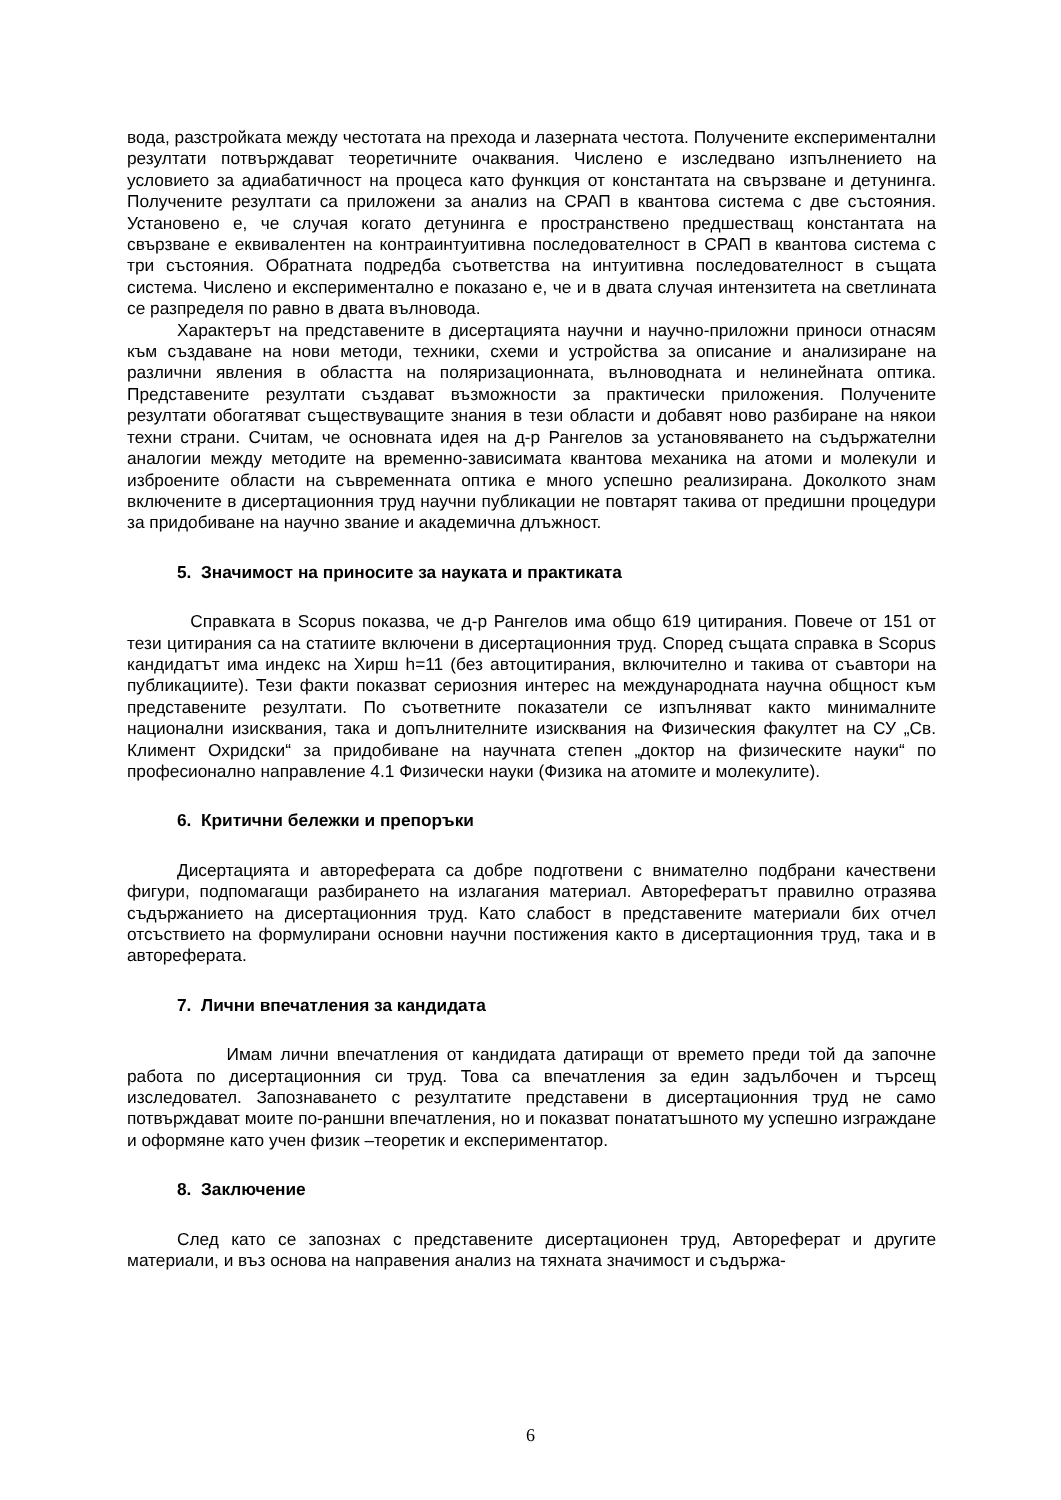вода, разстройката между честотата на прехода и лазерната честота. Получените експериментални резултати потвърждават теоретичните очаквания. Числено е изследвано изпълнението на условието за адиабатичност на процеса като функция от константата на свързване и детунинга. Получените резултати са приложени за анализ на СРАП в квантова система с две състояния. Установено е, че случая когато детунинга е пространствено предшестващ константата на свързване е еквивалентен на контраинтуитивна последователност в СРАП в квантова система с три състояния. Обратната подредба съответства на интуитивна последователност в същата система. Числено и експериментално е показано е, че и в двата случая интензитета на светлината се разпределя по равно в двата вълновода.
Характерът на представените в дисертацията научни и научно-приложни приноси отнасям към създаване на нови методи, техники, схеми и устройства за описание и анализиране на различни явления в областта на поляризационната, вълноводната и нелинейната оптика. Представените резултати създават възможности за практически приложения. Получените резултати обогатяват съществуващите знания в тези области и добавят ново разбиране на някои техни страни. Считам, че основната идея на д-р Рангелов за установяването на съдържателни аналогии между методите на временно-зависимата квантова механика на атоми и молекули и изброените области на съвременната оптика е много успешно реализирана. Доколкото знам включените в дисертационния труд научни публикации не повтарят такива от предишни процедури за придобиване на научно звание и академична длъжност.
5. Значимост на приносите за науката и практиката
Справката в Scopus показва, че д-р Рангелов има общо 619 цитирания. Повече от 151 от тези цитирания са на статиите включени в дисертационния труд. Според същата справка в Scopus кандидатът има индекс на Хирш h=11 (без автоцитирания, включително и такива от съавтори на публикациите). Тези факти показват сериозния интерес на международната научна общност към представените резултати. По съответните показатели се изпълняват както минималните национални изисквания, така и допълнителните изисквания на Физическия факултет на СУ „Св. Климент Охридски“ за придобиване на научната степен „доктор на физическите науки“ по професионално направление 4.1 Физически науки (Физика на атомите и молекулите).
6. Критични бележки и препоръки
Дисертацията и автореферата са добре подготвени с внимателно подбрани качествени фигури, подпомагащи разбирането на излагания материал. Авторефератът правилно отразява съдържанието на дисертационния труд. Като слабост в представените материали бих отчел отсъствието на формулирани основни научни постижения както в дисертационния труд, така и в автореферата.
7. Лични впечатления за кандидата
Имам лични впечатления от кандидата датиращи от времето преди той да започне работа по дисертационния си труд. Това са впечатления за един задълбочен и търсещ изследовател. Запознаването с резултатите представени в дисертационния труд не само потвърждават моите по-раншни впечатления, но и показват понататъшното му успешно изграждане и оформяне като учен физик –теоретик и експериментатор.
8. Заключение
След като се запознах с представените дисертационен труд, Автореферат и другите материали, и въз основа на направения анализ на тяхната значимост и съдържа-
6